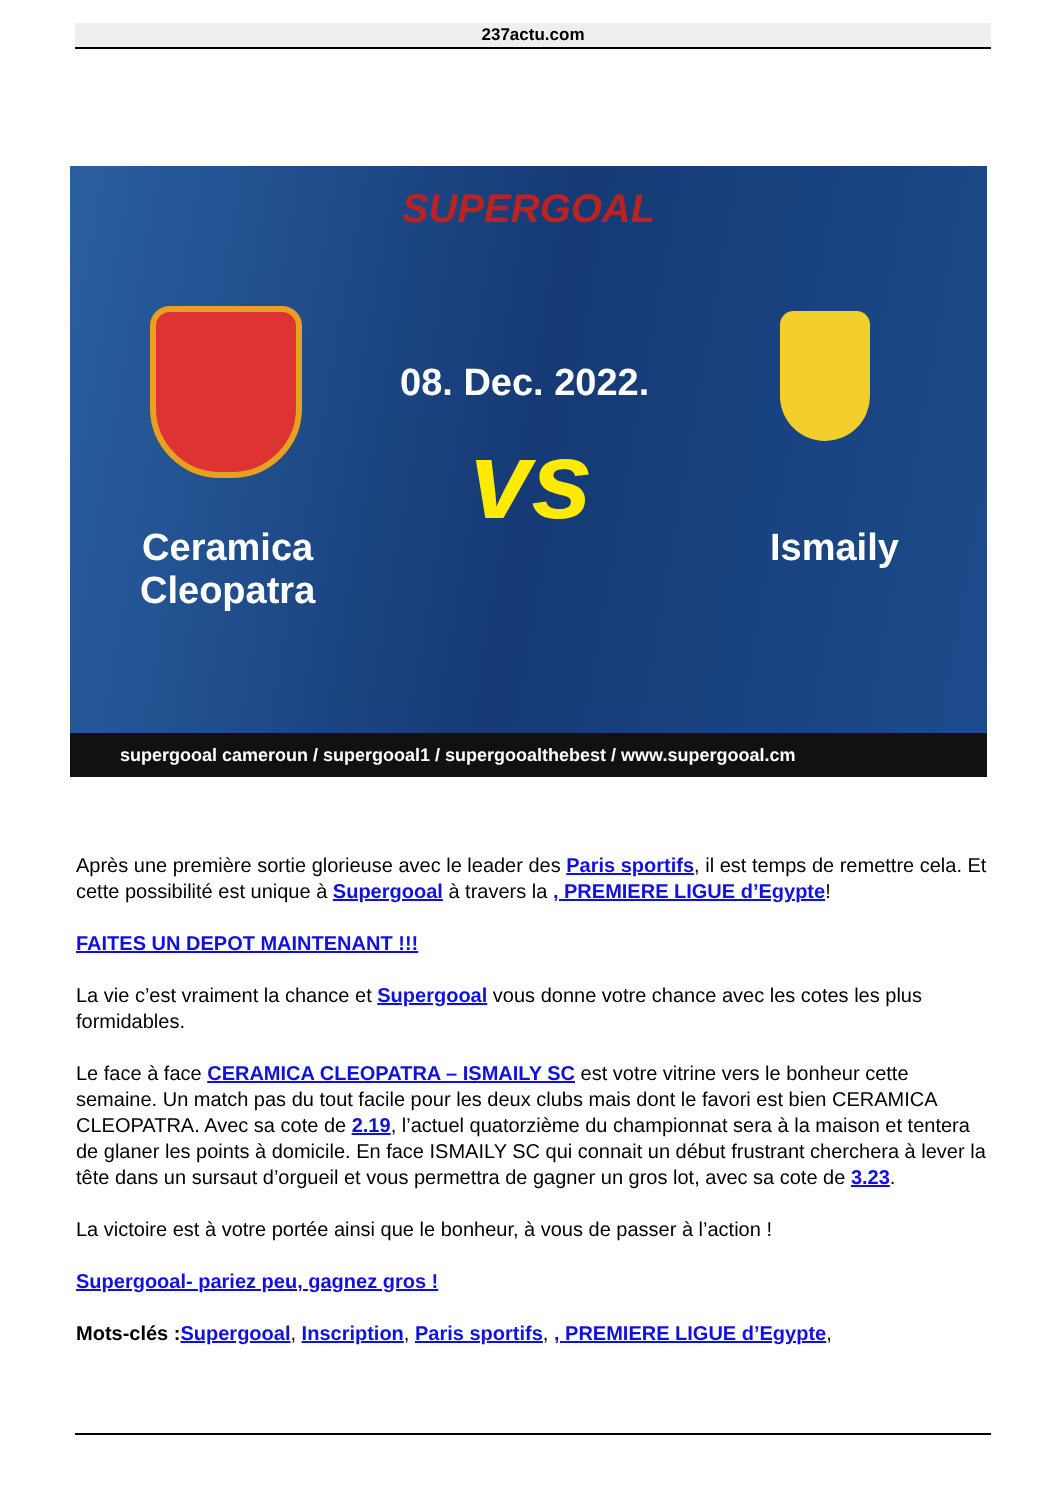237actu.com
SUPERGOAL
08. Dec. 2022.
vs
Ceramica
Cleopatra
Ismaily
supergooal cameroun / supergooal1 / supergooalthebest / www.supergooal.cm
Après une première sortie glorieuse avec le leader des Paris sportifs, il est temps de remettre cela. Et cette possibilité est unique à Supergooal à travers la , PREMIERE LIGUE d’Egypte!
FAITES UN DEPOT MAINTENANT !!!
La vie c’est vraiment la chance et Supergooal vous donne votre chance avec les cotes les plus formidables.
Le face à face CERAMICA CLEOPATRA – ISMAILY SC est votre vitrine vers le bonheur cette semaine. Un match pas du tout facile pour les deux clubs mais dont le favori est bien CERAMICA CLEOPATRA. Avec sa cote de 2.19, l’actuel quatorzième du championnat sera à la maison et tentera de glaner les points à domicile. En face ISMAILY SC qui connait un début frustrant cherchera à lever la tête dans un sursaut d’orgueil et vous permettra de gagner un gros lot, avec sa cote de 3.23.
La victoire est à votre portée ainsi que le bonheur, à vous de passer à l’action !
Supergooal- pariez peu, gagnez gros !
Mots-clés : Supergooal, Inscription, Paris sportifs, , PREMIERE LIGUE d’Egypte,